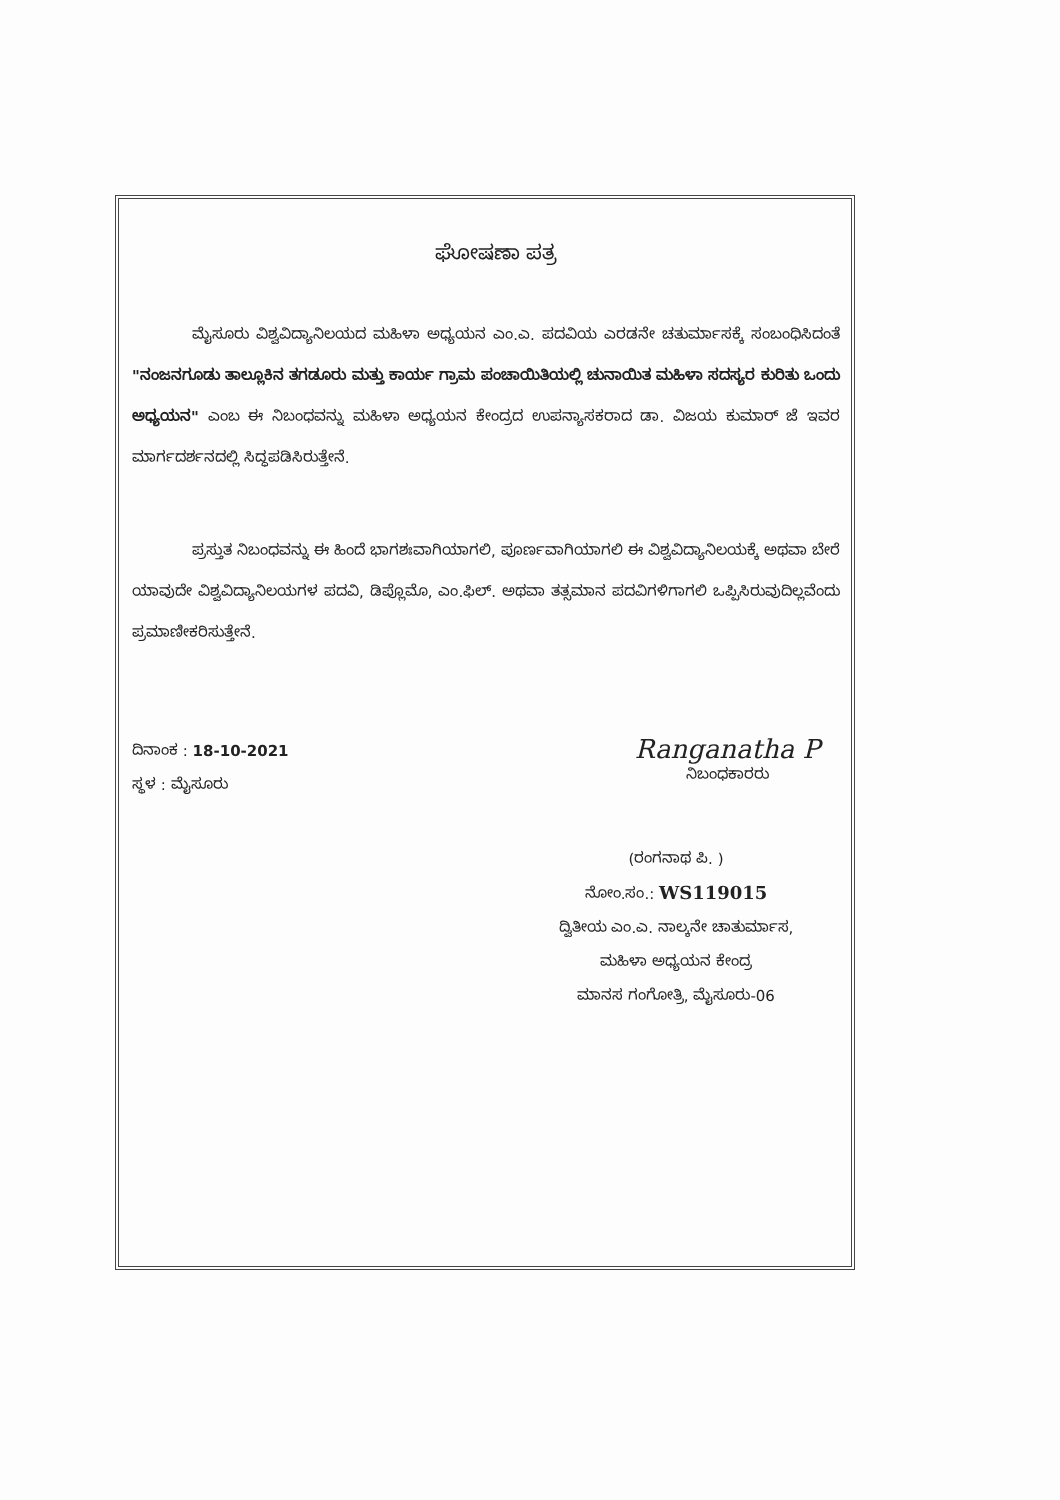ಘೋಷಣಾ ಪತ್ರ
ಮೈಸೂರು ವಿಶ್ವವಿದ್ಯಾನಿಲಯದ ಮಹಿಳಾ ಅಧ್ಯಯನ ಎಂ.ಎ. ಪದವಿಯ ಎರಡನೇ ಚತುರ್ಮಾಸಕ್ಕೆ ಸಂಬಂಧಿಸಿದಂತೆ "ನಂಜನಗೂಡು ತಾಲ್ಲೂಕಿನ ತಗಡೂರು ಮತ್ತು ಕಾರ್ಯ ಗ್ರಾಮ ಪಂಚಾಯಿತಿಯಲ್ಲಿ ಚುನಾಯಿತ ಮಹಿಳಾ ಸದಸ್ಯರ ಕುರಿತು ಒಂದು ಅಧ್ಯಯನ" ಎಂಬ ಈ ನಿಬಂಧವನ್ನು ಮಹಿಳಾ ಅಧ್ಯಯನ ಕೇಂದ್ರದ ಉಪನ್ಯಾಸಕರಾದ ಡಾ. ವಿಜಯ ಕುಮಾರ್ ಜೆ ಇವರ ಮಾರ್ಗದರ್ಶನದಲ್ಲಿ ಸಿದ್ಧಪಡಿಸಿರುತ್ತೇನೆ.
ಪ್ರಸ್ತುತ ನಿಬಂಧವನ್ನು ಈ ಹಿಂದೆ ಭಾಗಶಃವಾಗಿಯಾಗಲಿ, ಪೂರ್ಣವಾಗಿಯಾಗಲಿ ಈ ವಿಶ್ವವಿದ್ಯಾನಿಲಯಕ್ಕೆ ಅಥವಾ ಬೇರೆ ಯಾವುದೇ ವಿಶ್ವವಿದ್ಯಾನಿಲಯಗಳ ಪದವಿ, ಡಿಪ್ಲೊಮೊ, ಎಂ.ಫಿಲ್. ಅಥವಾ ತತ್ಸಮಾನ ಪದವಿಗಳಿಗಾಗಲಿ ಒಪ್ಪಿಸಿರುವುದಿಲ್ಲವೆಂದು ಪ್ರಮಾಣೀಕರಿಸುತ್ತೇನೆ.
ದಿನಾಂಕ : 18-10-2021
ಸ್ಥಳ : ಮೈಸೂರು
Ranganatha P
ನಿಬಂಧಕಾರರು
(ರಂಗನಾಥ ಪಿ. )
ನೋಂ.ಸಂ.: WS119015
ದ್ವಿತೀಯ ಎಂ.ಎ. ನಾಲ್ಕನೇ ಚಾತುರ್ಮಾಸ,
ಮಹಿಳಾ ಅಧ್ಯಯನ ಕೇಂದ್ರ
ಮಾನಸ ಗಂಗೋತ್ರಿ, ಮೈಸೂರು-06